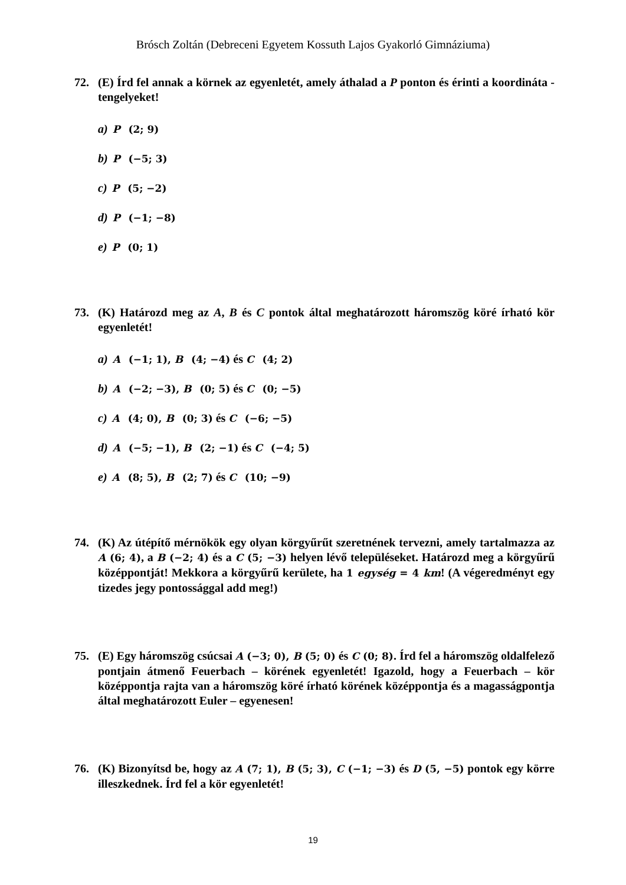Brósch Zoltán (Debreceni Egyetem Kossuth Lajos Gyakorló Gimnáziuma)
72. (E) Írd fel annak a körnek az egyenletét, amely áthalad a P ponton és érinti a koordináta - tengelyeket!
a) P (2; 9)
b) P (−5; 3)
c) P (5; −2)
d) P (−1; −8)
e) P (0; 1)
73. (K) Határozd meg az A, B és C pontok által meghatározott háromszög köré írható kör egyenletét!
a) A (−1; 1), B (4; −4) és C (4; 2)
b) A (−2; −3), B (0; 5) és C (0; −5)
c) A (4; 0), B (0; 3) és C (−6; −5)
d) A (−5; −1), B (2; −1) és C (−4; 5)
e) A (8; 5), B (2; 7) és C (10; −9)
74. (K) Az útépítő mérnökök egy olyan körgyűrűt szeretnének tervezni, amely tartalmazza az A (6; 4), a B (−2; 4) és a C (5; −3) helyen lévő településeket. Határozd meg a körgyűrű középpontját! Mekkora a körgyűrű kerülete, ha 1 egység = 4 km! (A végeredményt egy tizedes jegy pontossággal add meg!)
75. (E) Egy háromszög csúcsai A (−3; 0), B (5; 0) és C (0; 8). Írd fel a háromszög oldalfelező pontjain átmenő Feuerbach – körének egyenletét! Igazold, hogy a Feuerbach – kör középpontja rajta van a háromszög köré írható körének középpontja és a magasságpontja által meghatározott Euler – egyenesen!
76. (K) Bizonyítsd be, hogy az A (7; 1), B (5; 3), C (−1; −3) és D (5, −5) pontok egy körre illeszkednek. Írd fel a kör egyenletét!
19